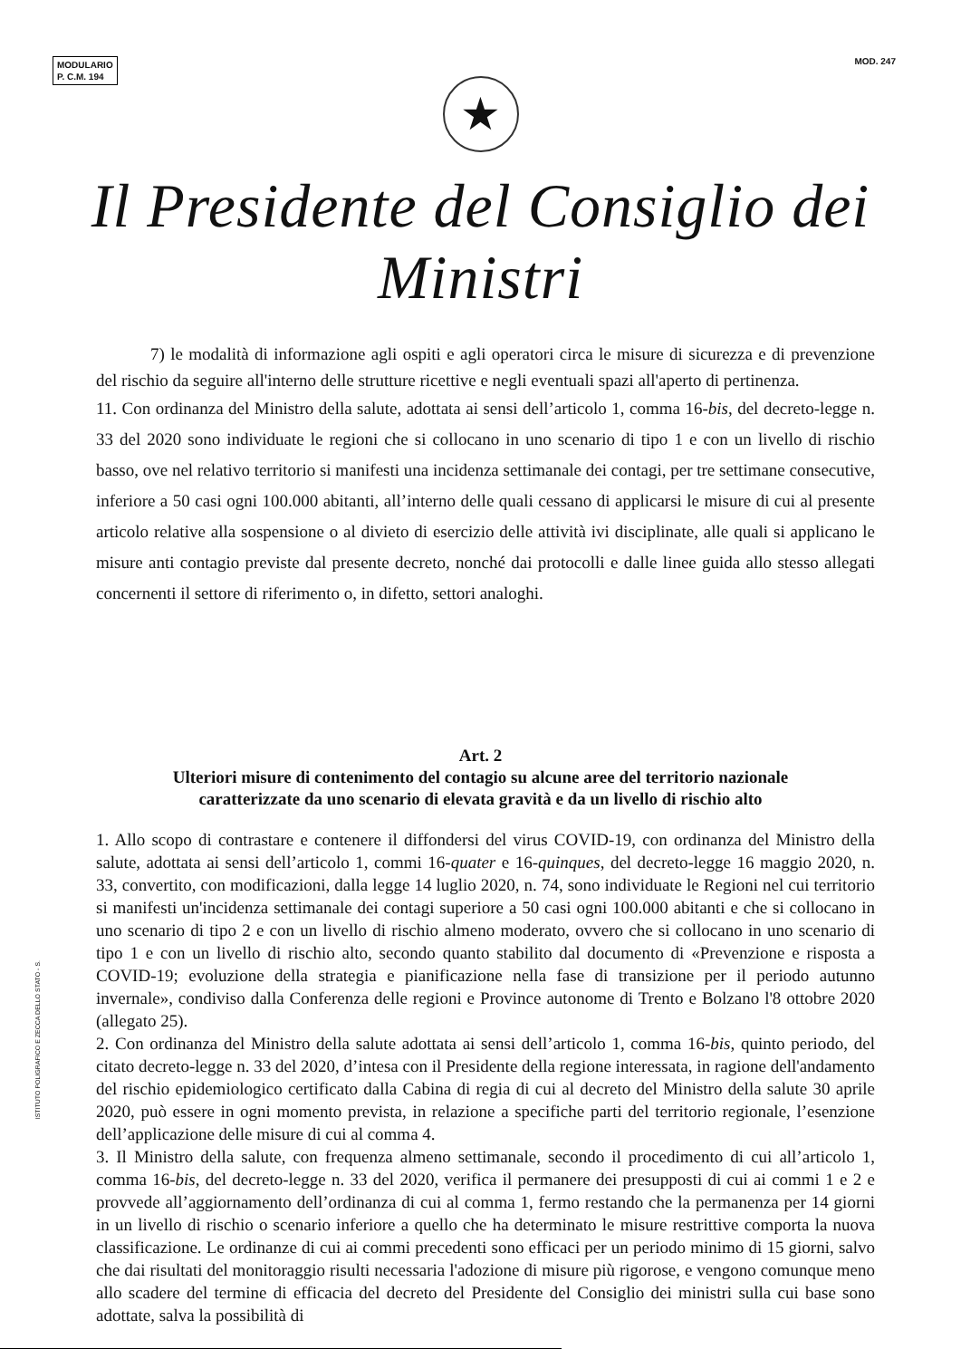MODULARIO
P. C.M. 194
MOD. 247
★
Il Presidente del Consiglio dei Ministri
7) le modalità di informazione agli ospiti e agli operatori circa le misure di sicurezza e di prevenzione del rischio da seguire all'interno delle strutture ricettive e negli eventuali spazi all'aperto di pertinenza.
11. Con ordinanza del Ministro della salute, adottata ai sensi dell’articolo 1, comma 16-bis, del decreto-legge n. 33 del 2020 sono individuate le regioni che si collocano in uno scenario di tipo 1 e con un livello di rischio basso, ove nel relativo territorio si manifesti una incidenza settimanale dei contagi, per tre settimane consecutive, inferiore a 50 casi ogni 100.000 abitanti, all’interno delle quali cessano di applicarsi le misure di cui al presente articolo relative alla sospensione o al divieto di esercizio delle attività ivi disciplinate, alle quali si applicano le misure anti contagio previste dal presente decreto, nonché dai protocolli e dalle linee guida allo stesso allegati concernenti il settore di riferimento o, in difetto, settori analoghi.
Art. 2
Ulteriori misure di contenimento del contagio su alcune aree del territorio nazionale
caratterizzate da uno scenario di elevata gravità e da un livello di rischio alto
1. Allo scopo di contrastare e contenere il diffondersi del virus COVID-19, con ordinanza del Ministro della salute, adottata ai sensi dell’articolo 1, commi 16-quater e 16-quinques, del decreto-legge 16 maggio 2020, n. 33, convertito, con modificazioni, dalla legge 14 luglio 2020, n. 74, sono individuate le Regioni nel cui territorio si manifesti un'incidenza settimanale dei contagi superiore a 50 casi ogni 100.000 abitanti e che si collocano in uno scenario di tipo 2 e con un livello di rischio almeno moderato, ovvero che si collocano in uno scenario di tipo 1 e con un livello di rischio alto, secondo quanto stabilito dal documento di «Prevenzione e risposta a COVID-19; evoluzione della strategia e pianificazione nella fase di transizione per il periodo autunno invernale», condiviso dalla Conferenza delle regioni e Province autonome di Trento e Bolzano l'8 ottobre 2020 (allegato 25).
2. Con ordinanza del Ministro della salute adottata ai sensi dell’articolo 1, comma 16-bis, quinto periodo, del citato decreto-legge n. 33 del 2020, d’intesa con il Presidente della regione interessata, in ragione dell'andamento del rischio epidemiologico certificato dalla Cabina di regia di cui al decreto del Ministro della salute 30 aprile 2020, può essere in ogni momento prevista, in relazione a specifiche parti del territorio regionale, l’esenzione dell’applicazione delle misure di cui al comma 4.
3. Il Ministro della salute, con frequenza almeno settimanale, secondo il procedimento di cui all’articolo 1, comma 16-bis, del decreto-legge n. 33 del 2020, verifica il permanere dei presupposti di cui ai commi 1 e 2 e provvede all’aggiornamento dell’ordinanza di cui al comma 1, fermo restando che la permanenza per 14 giorni in un livello di rischio o scenario inferiore a quello che ha determinato le misure restrittive comporta la nuova classificazione. Le ordinanze di cui ai commi precedenti sono efficaci per un periodo minimo di 15 giorni, salvo che dai risultati del monitoraggio risulti necessaria l'adozione di misure più rigorose, e vengono comunque meno allo scadere del termine di efficacia del decreto del Presidente del Consiglio dei ministri sulla cui base sono adottate, salva la possibilità di
ISTITUTO POLIGRAFICO E ZECCA DELLO STATO - S.